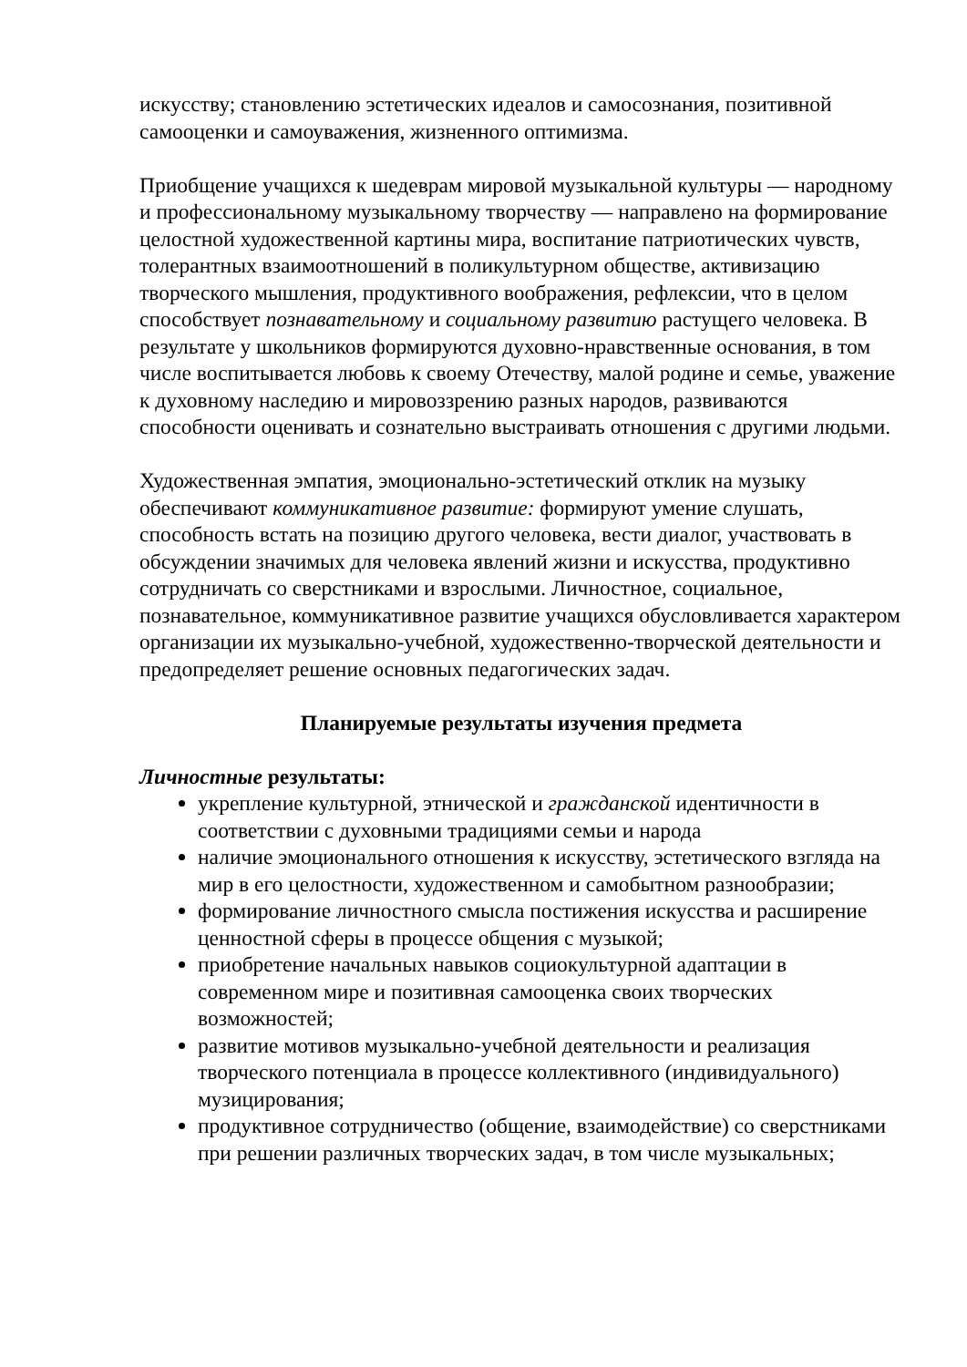искусству; становлению эстетических идеалов и самосознания, позитивной самооценки и самоуважения, жизненного оптимизма.
Приобщение учащихся к шедеврам мировой музыкальной культуры — народному и профессиональному музыкальному творчеству — направлено на формирование целостной художественной картины мира, воспитание патриотических чувств, толерантных взаимоотношений в поликультурном обществе, активизацию творческого мышления, продуктивного воображения, рефлексии, что в целом способствует познавательному и социальному развитию растущего человека. В результате у школьников формируются духовно-нравственные основания, в том числе воспитывается любовь к своему Отечеству, малой родине и семье, уважение к духовному наследию и мировоззрению разных народов, развиваются способности оценивать и сознательно выстраивать отношения с другими людьми.
Художественная эмпатия, эмоционально-эстетический отклик на музыку обеспечивают коммуникативное развитие: формируют умение слушать, способность встать на позицию другого человека, вести диалог, участвовать в обсуждении значимых для человека явлений жизни и искусства, продуктивно сотрудничать со сверстниками и взрослыми. Личностное, социальное, познавательное, коммуникативное развитие учащихся обусловливается характером организации их музыкально-учебной, художественно-творческой деятельности и предопределяет решение основных педагогических задач.
Планируемые результаты изучения предмета
Личностные результаты:
укрепление культурной, этнической и гражданской идентичности в соответствии с духовными традициями семьи и народа
наличие эмоционального отношения к искусству, эстетического взгляда на мир в его целостности, художественном и самобытном разнообразии;
формирование личностного смысла постижения искусства и расширение ценностной сферы в процессе общения с музыкой;
приобретение начальных навыков социокультурной адаптации в современном мире и позитивная самооценка своих творческих возможностей;
развитие мотивов музыкально-учебной деятельности и реализация творческого потенциала в процессе коллективного (индивидуального) музицирования;
продуктивное сотрудничество (общение, взаимодействие) со сверстниками при решении различных творческих задач, в том числе музыкальных;